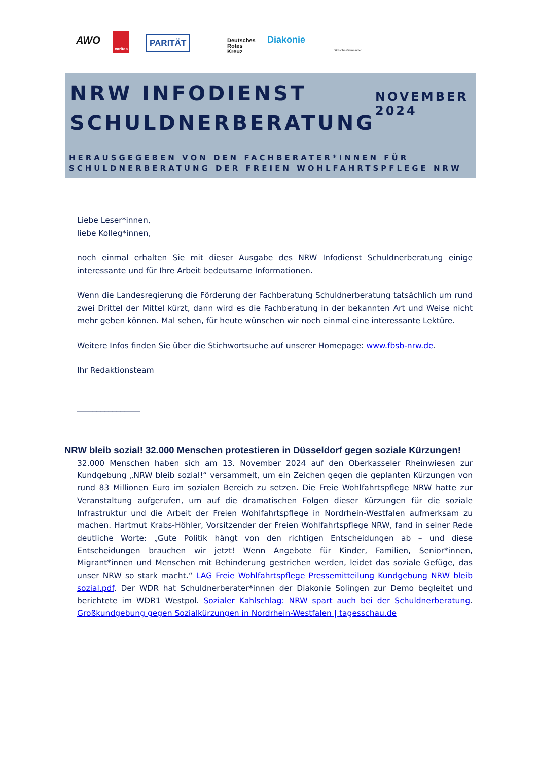AWO
caritas
PARITÄT Deutsches
Rotes
Kreuz
Diakonie
Jüdische Gemeinden
NRW INFODIENST
SCHULDNERBERATUNG
NOVEMBER 2024
HERAUSGEGEBEN VON DEN FACHBERATER*INNEN FÜR SCHULDNERBERATUNG DER FREIEN WOHLFAHRTSPFLEGE NRW
Liebe Leser*innen,
liebe Kolleg*innen,
noch einmal erhalten Sie mit dieser Ausgabe des NRW Infodienst Schuldnerberatung einige interessante und für Ihre Arbeit bedeutsame Informationen.
Wenn die Landesregierung die Förderung der Fachberatung Schuldnerberatung tatsächlich um rund zwei Drittel der Mittel kürzt, dann wird es die Fachberatung in der bekannten Art und Weise nicht mehr geben können. Mal sehen, für heute wünschen wir noch einmal eine interessante Lektüre.
Weitere Infos finden Sie über die Stichwortsuche auf unserer Homepage: www.fbsb-nrw.de.
Ihr Redaktionsteam
________________
NRW bleib sozial! 32.000 Menschen protestieren in Düsseldorf gegen soziale Kürzungen!
32.000 Menschen haben sich am 13. November 2024 auf den Oberkasseler Rheinwiesen zur Kundgebung „NRW bleib sozial!“ versammelt, um ein Zeichen gegen die geplanten Kürzungen von rund 83 Millionen Euro im sozialen Bereich zu setzen. Die Freie Wohlfahrtspflege NRW hatte zur Veranstaltung aufgerufen, um auf die dramatischen Folgen dieser Kürzungen für die soziale Infrastruktur und die Arbeit der Freien Wohlfahrtspflege in Nordrhein-Westfalen aufmerksam zu machen. Hartmut Krabs-Höhler, Vorsitzender der Freien Wohlfahrtspflege NRW, fand in seiner Rede deutliche Worte: „Gute Politik hängt von den richtigen Entscheidungen ab – und diese Entscheidungen brauchen wir jetzt! Wenn Angebote für Kinder, Familien, Senior*innen, Migrant*innen und Menschen mit Behinderung gestrichen werden, leidet das soziale Gefüge, das unser NRW so stark macht.“ LAG Freie Wohlfahrtspflege Pressemitteilung Kundgebung NRW bleib sozial.pdf. Der WDR hat Schuldnerberater*innen der Diakonie Solingen zur Demo begleitet und berichtete im WDR1 Westpol. Sozialer Kahlschlag: NRW spart auch bei der Schuldnerberatung. Großkundgebung gegen Sozialkürzungen in Nordrhein-Westfalen | tagesschau.de